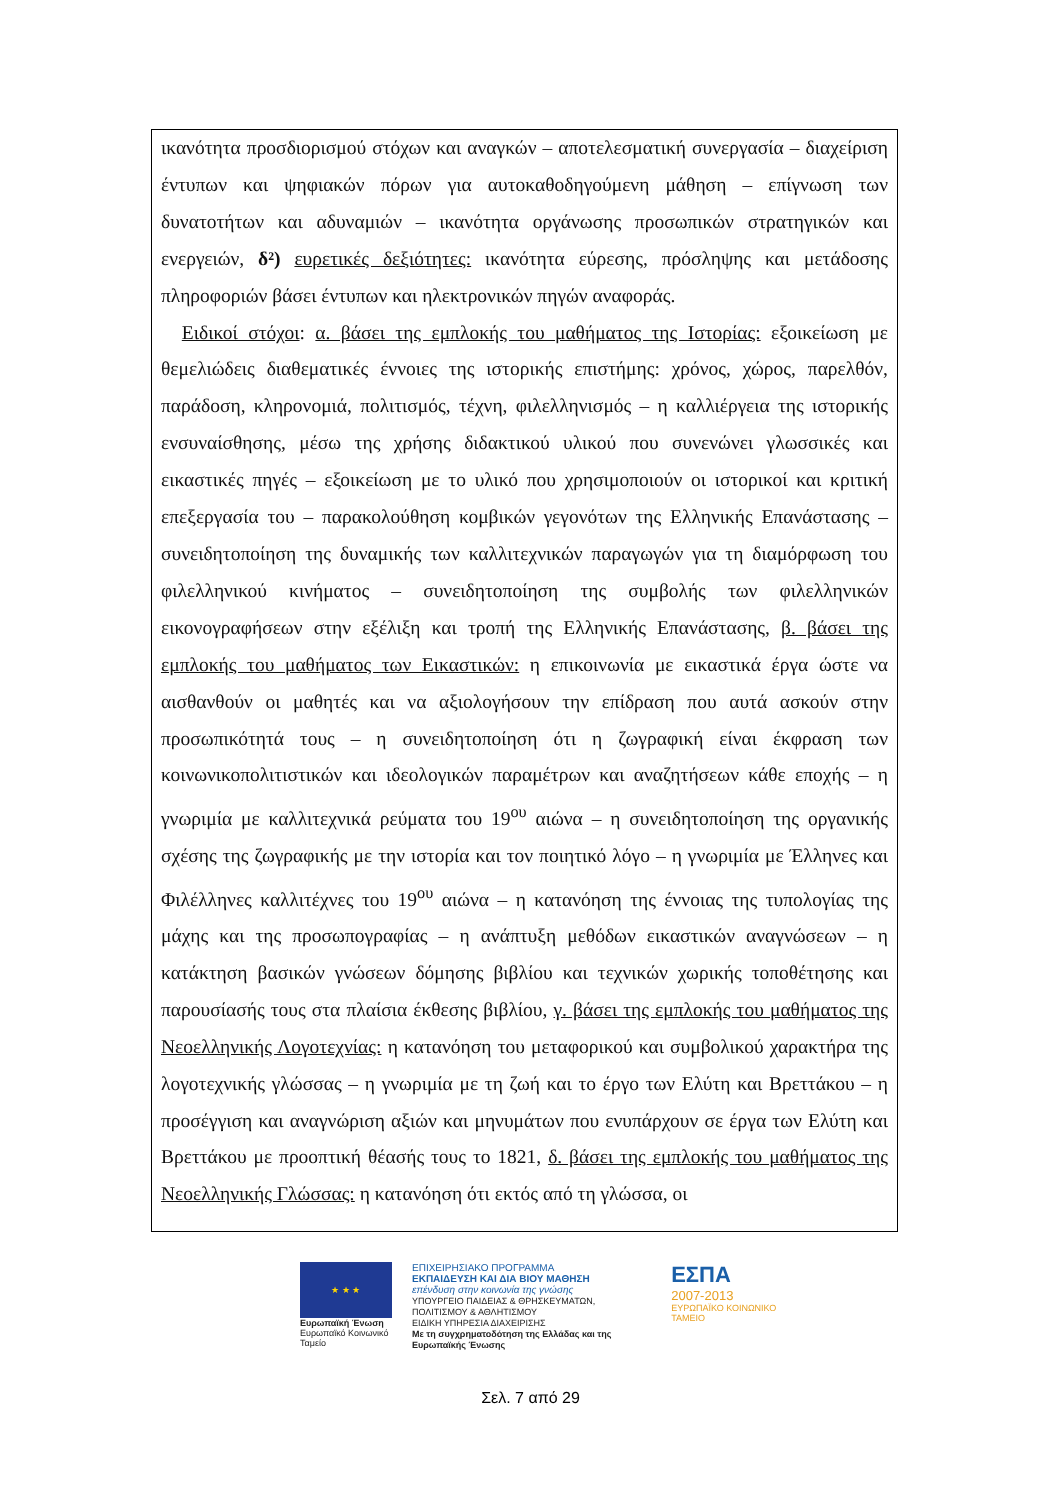ικανότητα προσδιορισμού στόχων και αναγκών – αποτελεσματική συνεργασία – διαχείριση έντυπων και ψηφιακών πόρων για αυτοκαθοδηγούμενη μάθηση – επίγνωση των δυνατοτήτων και αδυναμιών – ικανότητα οργάνωσης προσωπικών στρατηγικών και ενεργειών, δ²) ευρετικές δεξιότητες: ικανότητα εύρεσης, πρόσληψης και μετάδοσης πληροφοριών βάσει έντυπων και ηλεκτρονικών πηγών αναφοράς.
Ειδικοί στόχοι: α. βάσει της εμπλοκής του μαθήματος της Ιστορίας: εξοικείωση με θεμελιώδεις διαθεματικές έννοιες της ιστορικής επιστήμης: χρόνος, χώρος, παρελθόν, παράδοση, κληρονομιά, πολιτισμός, τέχνη, φιλελληνισμός – η καλλιέργεια της ιστορικής ενσυναίσθησης, μέσω της χρήσης διδακτικού υλικού που συνενώνει γλωσσικές και εικαστικές πηγές – εξοικείωση με το υλικό που χρησιμοποιούν οι ιστορικοί και κριτική επεξεργασία του – παρακολούθηση κομβικών γεγονότων της Ελληνικής Επανάστασης – συνειδητοποίηση της δυναμικής των καλλιτεχνικών παραγωγών για τη διαμόρφωση του φιλελληνικού κινήματος – συνειδητοποίηση της συμβολής των φιλελληνικών εικονογραφήσεων στην εξέλιξη και τροπή της Ελληνικής Επανάστασης, β. βάσει της εμπλοκής του μαθήματος των Εικαστικών: η επικοινωνία με εικαστικά έργα ώστε να αισθανθούν οι μαθητές και να αξιολογήσουν την επίδραση που αυτά ασκούν στην προσωπικότητά τους – η συνειδητοποίηση ότι η ζωγραφική είναι έκφραση των κοινωνικοπολιτιστικών και ιδεολογικών παραμέτρων και αναζητήσεων κάθε εποχής – η γνωριμία με καλλιτεχνικά ρεύματα του 19<sup>ου</sup> αιώνα – η συνειδητοποίηση της οργανικής σχέσης της ζωγραφικής με την ιστορία και τον ποιητικό λόγο – η γνωριμία με Έλληνες και Φιλέλληνες καλλιτέχνες του 19<sup>ου</sup> αιώνα – η κατανόηση της έννοιας της τυπολογίας της μάχης και της προσωπογραφίας – η ανάπτυξη μεθόδων εικαστικών αναγνώσεων – η κατάκτηση βασικών γνώσεων δόμησης βιβλίου και τεχνικών χωρικής τοποθέτησης και παρουσίασής τους στα πλαίσια έκθεσης βιβλίου, γ. βάσει της εμπλοκής του μαθήματος της Νεοελληνικής Λογοτεχνίας: η κατανόηση του μεταφορικού και συμβολικού χαρακτήρα της λογοτεχνικής γλώσσας – η γνωριμία με τη ζωή και το έργο των Ελύτη και Βρεττάκου – η προσέγγιση και αναγνώριση αξιών και μηνυμάτων που ενυπάρχουν σε έργα των Ελύτη και Βρεττάκου με προοπτική θέασής τους το 1821, δ. βάσει της εμπλοκής του μαθήματος της Νεοελληνικής Γλώσσας: η κατανόηση ότι εκτός από τη γλώσσα, οι
★ ★ ★
Ευρωπαϊκή Ένωση
Ευρωπαϊκό Κοινωνικό Ταμείο
ΕΠΙΧΕΙΡΗΣΙΑΚΟ ΠΡΟΓΡΑΜΜΑ
ΕΚΠΑΙΔΕΥΣΗ ΚΑΙ ΔΙΑ ΒΙΟΥ ΜΑΘΗΣΗ
επένδυση στην κοινωνία της γνώσης
ΥΠΟΥΡΓΕΙΟ ΠΑΙΔΕΙΑΣ & ΘΡΗΣΚΕΥΜΑΤΩΝ, ΠΟΛΙΤΙΣΜΟΥ & ΑΘΛΗΤΙΣΜΟΥ
ΕΙΔΙΚΗ ΥΠΗΡΕΣΙΑ ΔΙΑΧΕΙΡΙΣΗΣ
Με τη συγχρηματοδότηση της Ελλάδας και της Ευρωπαϊκής Ένωσης
ΕΣΠΑ
2007-2013
ΕΥΡΩΠΑΪΚΟ ΚΟΙΝΩΝΙΚΟ ΤΑΜΕΙΟ
Σελ. 7 από 29